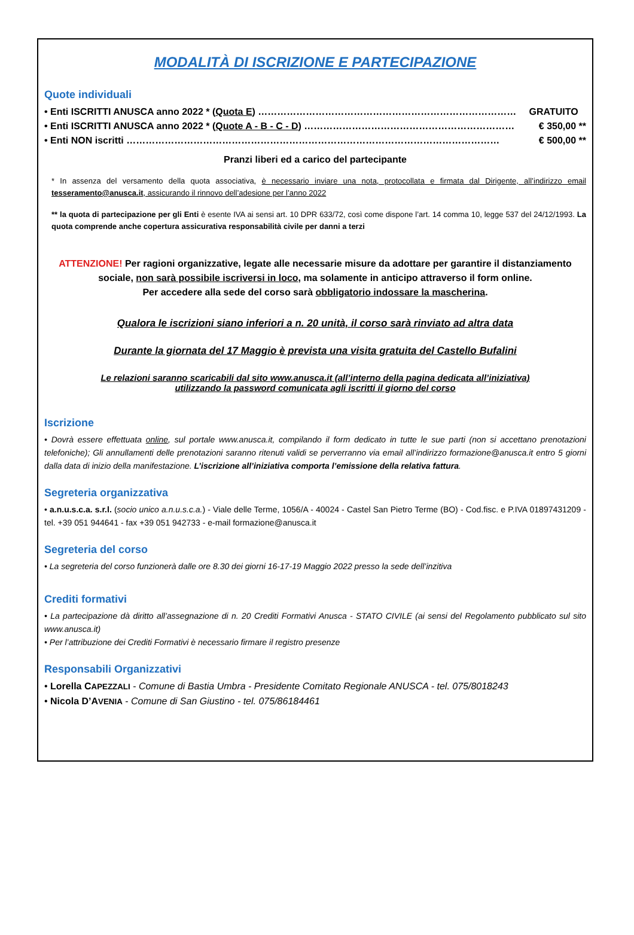MODALITÀ DI ISCRIZIONE E PARTECIPAZIONE
Quote individuali
• Enti ISCRITTI ANUSCA anno 2022 * (Quota E) ……………………………………………………………………… GRATUITO
• Enti ISCRITTI ANUSCA anno 2022 * (Quote A - B - C - D) ………………………………………………………… € 350,00 **
• Enti NON iscritti ……………………………………………………………………………………………………… € 500,00 **
Pranzi liberi ed a carico del partecipante
* In assenza del versamento della quota associativa, è necessario inviare una nota, protocollata e firmata dal Dirigente, all’indirizzo email tesseramento@anusca.it, assicurando il rinnovo dell’adesione per l’anno 2022
** la quota di partecipazione per gli Enti è esente IVA ai sensi art. 10 DPR 633/72, così come dispone l’art. 14 comma 10, legge 537 del 24/12/1993. La quota comprende anche copertura assicurativa responsabilità civile per danni a terzi
ATTENZIONE! Per ragioni organizzative, legate alle necessarie misure da adottare per garantire il distanziamento sociale, non sarà possibile iscriversi in loco, ma solamente in anticipo attraverso il form online.
Per accedere alla sede del corso sarà obbligatorio indossare la mascherina.
Qualora le iscrizioni siano inferiori a n. 20 unità, il corso sarà rinviato ad altra data
Durante la giornata del 17 Maggio è prevista una visita gratuita del Castello Bufalini
Le relazioni saranno scaricabili dal sito www.anusca.it (all’interno della pagina dedicata all’iniziativa)
utilizzando la password comunicata agli iscritti il giorno del corso
Iscrizione
• Dovrà essere effettuata online, sul portale www.anusca.it, compilando il form dedicato in tutte le sue parti (non si accettano prenotazioni telefoniche); Gli annullamenti delle prenotazioni saranno ritenuti validi se perverranno via email all’indirizzo formazione@anusca.it entro 5 giorni dalla data di inizio della manifestazione. L’iscrizione all’iniziativa comporta l’emissione della relativa fattura.
Segreteria organizzativa
• a.n.u.s.c.a. s.r.l. (socio unico a.n.u.s.c.a.) - Viale delle Terme, 1056/A - 40024 - Castel San Pietro Terme (BO) - Cod.fisc. e P.IVA 01897431209 - tel. +39 051 944641 - fax +39 051 942733 - e-mail formazione@anusca.it
Segreteria del corso
• La segreteria del corso funzionerà dalle ore 8.30 dei giorni 16-17-19 Maggio 2022 presso la sede dell’inzitiva
Crediti formativi
• La partecipazione dà diritto all’assegnazione di n. 20 Crediti Formativi Anusca - STATO CIVILE (ai sensi del Regolamento pubblicato sul sito www.anusca.it)
• Per l’attribuzione dei Crediti Formativi è necessario firmare il registro presenze
Responsabili Organizzativi
• Lorella CAPEZZALI - Comune di Bastia Umbra - Presidente Comitato Regionale ANUSCA - tel. 075/8018243
• Nicola D’AVENIA - Comune di San Giustino - tel. 075/86184461